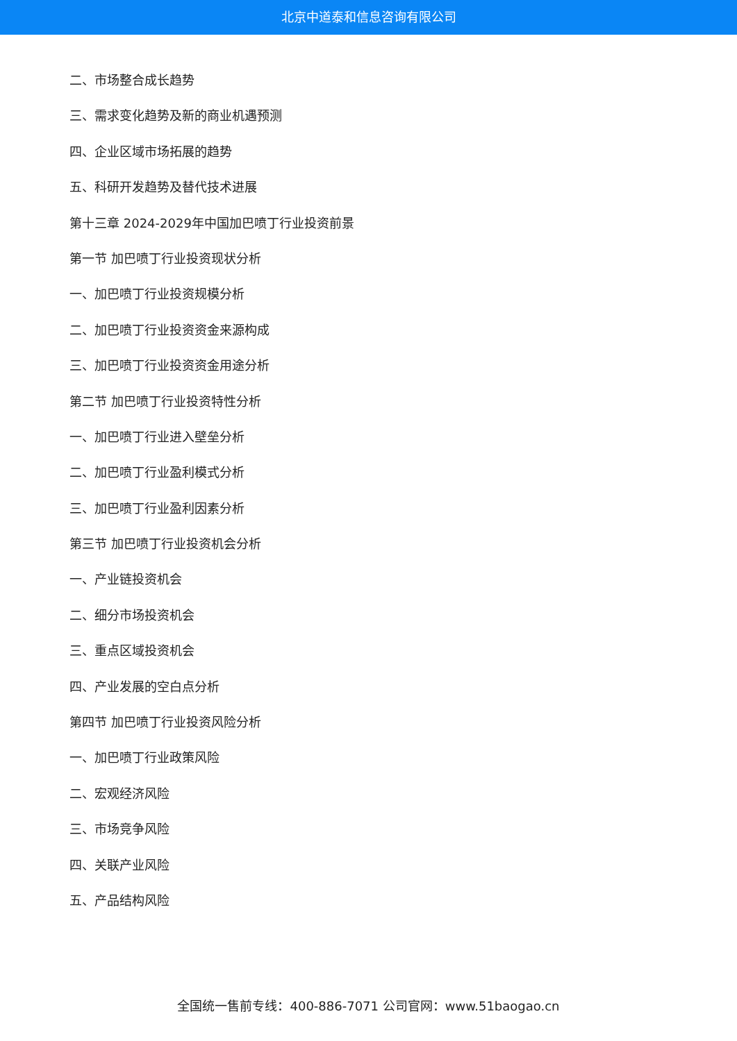北京中道泰和信息咨询有限公司
二、市场整合成长趋势
三、需求变化趋势及新的商业机遇预测
四、企业区域市场拓展的趋势
五、科研开发趋势及替代技术进展
第十三章 2024-2029年中国加巴喷丁行业投资前景
第一节 加巴喷丁行业投资现状分析
一、加巴喷丁行业投资规模分析
二、加巴喷丁行业投资资金来源构成
三、加巴喷丁行业投资资金用途分析
第二节 加巴喷丁行业投资特性分析
一、加巴喷丁行业进入壁垒分析
二、加巴喷丁行业盈利模式分析
三、加巴喷丁行业盈利因素分析
第三节 加巴喷丁行业投资机会分析
一、产业链投资机会
二、细分市场投资机会
三、重点区域投资机会
四、产业发展的空白点分析
第四节 加巴喷丁行业投资风险分析
一、加巴喷丁行业政策风险
二、宏观经济风险
三、市场竞争风险
四、关联产业风险
五、产品结构风险
全国统一售前专线：400-886-7071 公司官网：www.51baogao.cn